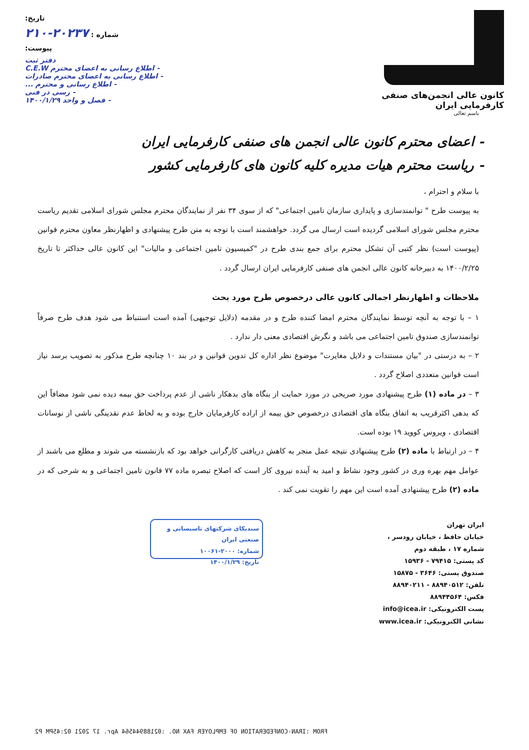کانون عالی انجمن‌های صنفی کارفرمایی ایران
باسم تعالی
تاریخ:
شماره : ۲۰۲۳۷-۲۱۰
پیوست:
دفتر ثبت
- اطلاع رسانی به اعضای محترم C.E.W
- اطلاع رسانی به اعضای محترم صادرات
- اطلاع رسانی و محترم ...
- رسی در فنی
- فصل و واحد ۱۴۰۰/۱/۲۹
- اعضای محترم کانون عالی انجمن های صنفی کارفرمایی ایران
- ریاست محترم هیات مدیره کلیه کانون های کارفرمایی کشور
با سلام و احترام ،
به پیوست طرح " توانمندسازی و پایداری سازمان تامین اجتماعی" که از سوی ۳۴ نفر از نمایندگان محترم مجلس شورای اسلامی تقدیم ریاست محترم مجلس شورای اسلامی گردیده است ارسال می گردد. خواهشمند است با توجه به متن طرح پیشنهادی و اظهارنظر معاون محترم قوانین (پیوست است) نظر کتبی آن تشکل محترم برای جمع بندی طرح در "کمیسیون تامین اجتماعی و مالیات" این کانون عالی حداکثر تا تاریخ ۱۴۰۰/۲/۲۵ به دبیرخانه کانون عالی انجمن های صنفی کارفرمایی ایران ارسال گردد .
ملاحظات و اظهارنظر اجمالی کانون عالی درخصوص طرح مورد بحث
۱ – با توجه به آنچه توسط نمایندگان محترم امضا کننده طرح و در مقدمه (دلایل توجیهی) آمده است استنباط می شود هدف طرح صرفاً توانمندسازی صندوق تامین اجتماعی می باشد و نگرش اقتصادی معنی دار ندارد .
۲ – به درستی در "بیان مستندات و دلایل مغایرت" موضوع نظر اداره کل تدوین قوانین و در بند ۱۰ چنانچه طرح مذکور به تصویب برسد نیاز است قوانین متعددی اصلاح گردد .
۳ – در ماده (۱) طرح پیشنهادی مورد صریحی در مورد حمایت از بنگاه های بدهکار ناشی از عدم پرداخت حق بیمه دیده نمی شود مضافاً این که بدهی اکثرقریب به اتفاق بنگاه های اقتصادی درخصوص حق بیمه از اراده کارفرمایان خارج بوده و به لحاظ عدم نقدینگی ناشی از نوسانات اقتصادی ، ویروس کووید ۱۹ بوده است.
۴ – در ارتباط با ماده (۲) طرح پیشنهادی نتیجه عمل منجر به کاهش دریافتی کارگرانی خواهد بود که بازنشسته می شوند و مطلع می باشند از عوامل مهم بهره وری در کشور وجود نشاط و امید به آینده نیروی کار است که اصلاح تبصره ماده ۷۷ قانون تامین اجتماعی و به شرحی که در ماده (۲) طرح پیشنهادی آمده است این مهم را تقویت نمی کند .
ایران تهران
خیابان حافظ ، خیابان رودسر ،
شماره ۱۷ ، طبقه دوم
کد پستی: ۷۹۴۱۵ - ۱۵۹۳۶
صندوق پستی: ۳۶۴۶ - ۱۵۸۷۵
تلفن: ۸۸۹۴۰۵۱۲ - ۸۸۹۴۰۲۱۱
فکس: ۸۸۹۴۴۵۶۴
پست الکترونیکی: info@icea.ir
نشانی الکترونیکی: www.icea.ir
سندیکای شرکتهای تاسیساتی و صنعتی ایران
شماره: ۲۰۰۰-۱۰۰۶۱
تاریخ: ۱۴۰۰/۱/۲۹
FROM :IRAN-CONFEDERATION OF EMPLOYER FAX NO. :02188944564 Apr. 17 2021 02:45PM P2